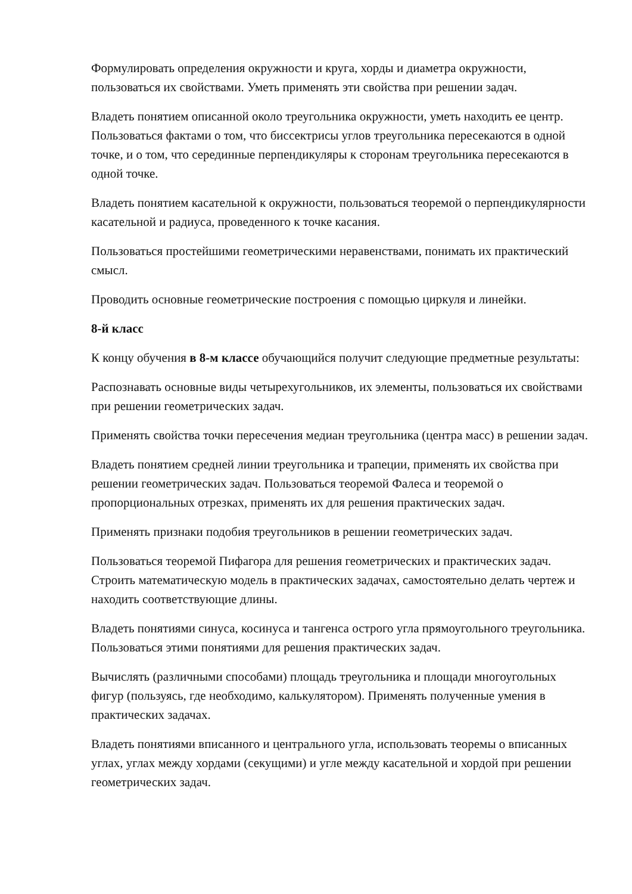Формулировать определения окружности и круга, хорды и диаметра окружности, пользоваться их свойствами. Уметь применять эти свойства при решении задач.
Владеть понятием описанной около треугольника окружности, уметь находить ее центр. Пользоваться фактами о том, что биссектрисы углов треугольника пересекаются в одной точке, и о том, что серединные перпендикуляры к сторонам треугольника пересекаются в одной точке.
Владеть понятием касательной к окружности, пользоваться теоремой о перпендикулярности касательной и радиуса, проведенного к точке касания.
Пользоваться простейшими геометрическими неравенствами, понимать их практический смысл.
Проводить основные геометрические построения с помощью циркуля и линейки.
8-й класс
К концу обучения в 8-м классе обучающийся получит следующие предметные результаты:
Распознавать основные виды четырехугольников, их элементы, пользоваться их свойствами при решении геометрических задач.
Применять свойства точки пересечения медиан треугольника (центра масс) в решении задач.
Владеть понятием средней линии треугольника и трапеции, применять их свойства при решении геометрических задач. Пользоваться теоремой Фалеса и теоремой о пропорциональных отрезках, применять их для решения практических задач.
Применять признаки подобия треугольников в решении геометрических задач.
Пользоваться теоремой Пифагора для решения геометрических и практических задач. Строить математическую модель в практических задачах, самостоятельно делать чертеж и находить соответствующие длины.
Владеть понятиями синуса, косинуса и тангенса острого угла прямоугольного треугольника. Пользоваться этими понятиями для решения практических задач.
Вычислять (различными способами) площадь треугольника и площади многоугольных фигур (пользуясь, где необходимо, калькулятором). Применять полученные умения в практических задачах.
Владеть понятиями вписанного и центрального угла, использовать теоремы о вписанных углах, углах между хордами (секущими) и угле между касательной и хордой при решении геометрических задач.